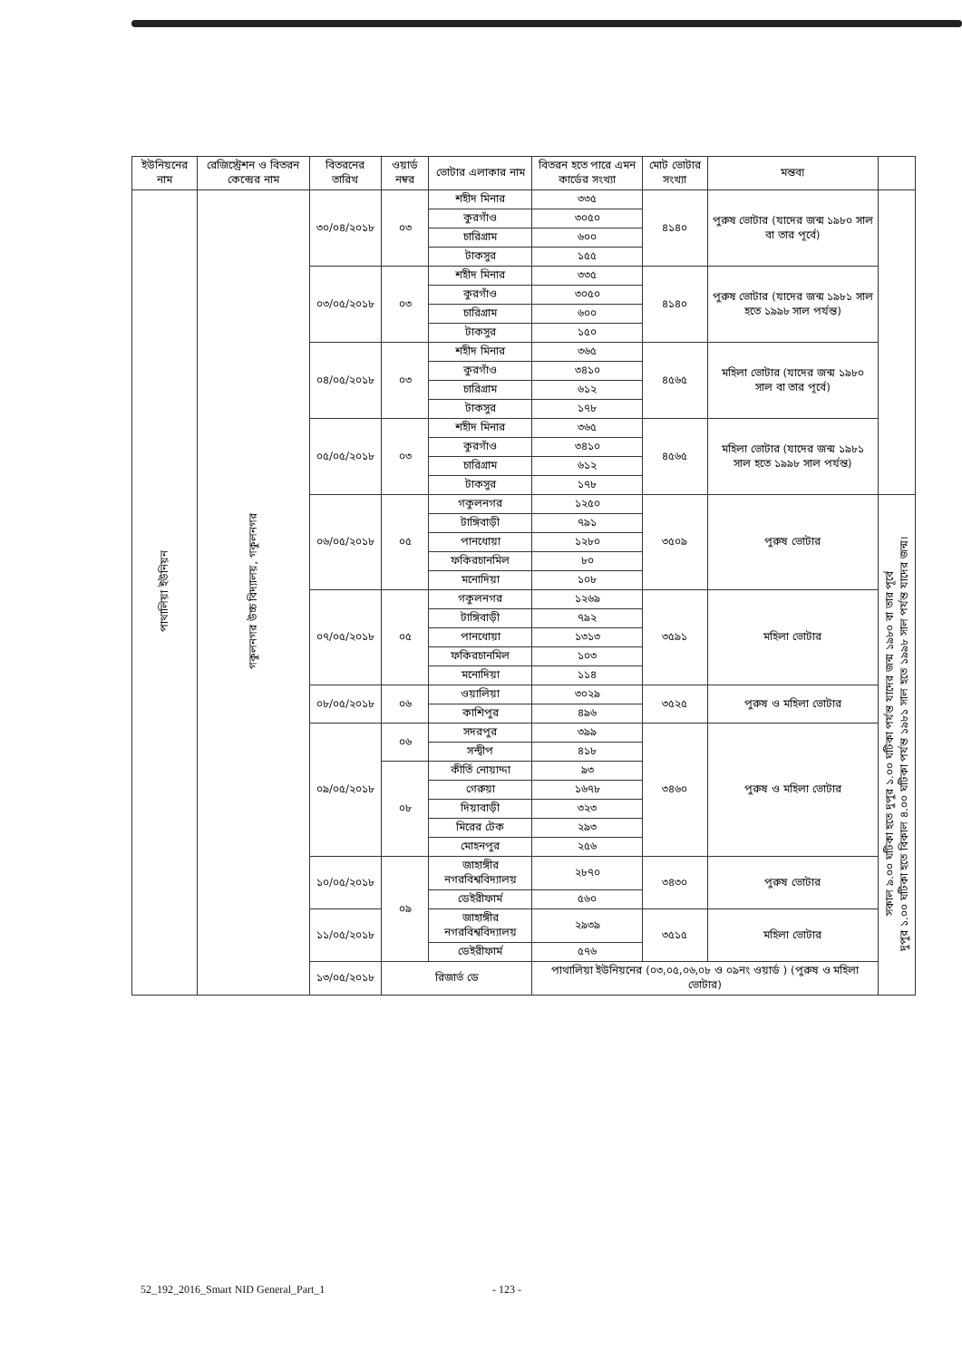| ইউনিয়নের নাম | রেজিস্ট্রেশন ও বিতরন কেন্দ্রের নাম | বিতরনের তারিখ | ওয়ার্ড নম্বর | ভোটার এলাকার নাম | বিতরন হতে পারে এমন কার্ডের সংখ্যা | মোট ভোটার সংখ্যা | মন্তব্য | |
| --- | --- | --- | --- | --- | --- | --- | --- | --- |
| পাথালিয়া ইউনিয়ন | গকুলনগর উচ্চ বিদ্যালয়, গকুলনগর | ৩০/০৪/২০১৮ | ০৩ | শহীদ মিনার | ৩৩৫ | ৪১৪০ | পুরুষ ভোটার (যাদের জন্ম ১৯৮০ সাল বা তার পূর্বে) | |
| | | | | কুরগাঁও | ৩০৫০ | | | |
| | | | | চারিগ্রাম | ৬০০ | | | |
| | | | | টাকসুর | ১৫৫ | | | |
| | | ০৩/০৫/২০১৮ | ০৩ | শহীদ মিনার | ৩৩৫ | ৪১৪০ | পুরুষ ভোটার (যাদের জন্ম ১৯৮১ সাল হতে ১৯৯৮ সাল পর্যন্ত) | |
| | | | | কুরগাঁও | ৩০৫০ | | | |
| | | | | চারিগ্রাম | ৬০০ | | | |
| | | | | টাকসুর | ১৫০ | | | |
| | | ০৪/০৫/২০১৮ | ০৩ | শহীদ মিনার | ৩৬৫ | ৪৫৬৫ | মহিলা ভোটার (যাদের জন্ম ১৯৮০ সাল বা তার পূর্বে) | |
| | | | | কুরগাঁও | ৩৪১০ | | | |
| | | | | চারিগ্রাম | ৬১২ | | | |
| | | | | টাকসুর | ১৭৮ | | | |
| | | ০৫/০৫/২০১৮ | ০৩ | শহীদ মিনার | ৩৬৫ | ৪৫৬৫ | মহিলা ভোটার (যাদের জন্ম ১৯৮১ সাল হতে ১৯৯৮ সাল পর্যন্ত) | |
| | | | | কুরগাঁও | ৩৪১০ | | | |
| | | | | চারিগ্রাম | ৬১২ | | | |
| | | | | টাকসুর | ১৭৮ | | | |
| | | ০৬/০৫/২০১৮ | ০৫ | গকুলনগর | ১২৫০ | ৩৫০৯ | পুরুষ ভোটার | সকাল ৯.০০ ঘটিকা হতে দুপুর ১.০০ ঘটিকা পর্যন্ত যাদের জন্ম ১৯৮০ বা তার পূর্বে দুপুর ১.০০ ঘটিকা হতে বিকাল ৪.০০ ঘটিকা পর্যন্ত ১৯৮১ সাল হতে ১৯৯৮ সাল পর্যন্ত যাদের জন্ম। |
| | | | | টাঙ্গিবাড়ী | ৭৯১ | | | |
| | | | | পানধোয়া | ১২৮০ | | | |
| | | | | ফকিরচানমিল | ৮০ | | | |
| | | | | মনোদিয়া | ১০৮ | | | |
| | | ০৭/০৫/২০১৮ | ০৫ | গকুলনগর | ১২৬৯ | ৩৫৯১ | মহিলা ভোটার | |
| | | | | টাঙ্গিবাড়ী | ৭৯২ | | | |
| | | | | পানধোয়া | ১৩১৩ | | | |
| | | | | ফকিরচানমিল | ১০৩ | | | |
| | | | | মনোদিয়া | ১১৪ | | | |
| | | ০৮/০৫/২০১৮ | ০৬ | ওয়ালিয়া | ৩০২৯ | ৩৫২৫ | পুরুষ ও মহিলা ভোটার | |
| | | | | কাশিপুর | ৪৯৬ | | | |
| | | ০৯/০৫/২০১৮ | ০৬ | সদরপুর | ৩৯৯ | ৩৪৬০ | পুরুষ ও মহিলা ভোটার | |
| | | | | সন্দ্বীপ | ৪১৮ | | | |
| | | | ০৮ | কীর্তি নোয়াদ্দা | ৯৩ | | | |
| | | | | গেরুয়া | ১৬৭৮ | | | |
| | | | | দিয়াবাড়ী | ৩২৩ | | | |
| | | | | মিরের টেক | ২৯৩ | | | |
| | | | | মোহনপুর | ২৫৬ | | | |
| | | ১০/০৫/২০১৮ | ০৯ | জাহাঙ্গীর নগরবিশ্ববিদ্যালয় | ২৮৭০ | ৩৪৩০ | পুরুষ ভোটার | |
| | | | | ডেইরীফার্ম | ৫৬০ | | | |
| | | ১১/০৫/২০১৮ | | জাহাঙ্গীর নগরবিশ্ববিদ্যালয় | ২৯৩৯ | ৩৫১৫ | মহিলা ভোটার | |
| | | | | ডেইরীফার্ম | ৫৭৬ | | | |
| | | ১৩/০৫/২০১৮ | রিজার্ভ ডে | | পাথালিয়া ইউনিয়নের (০৩,০৫,০৬,০৮ ও ০৯নং ওয়ার্ড ) (পুরুষ ও মহিলা ভোটার) | | | |
52_192_2016_Smart NID General_Part_1 - 123 -